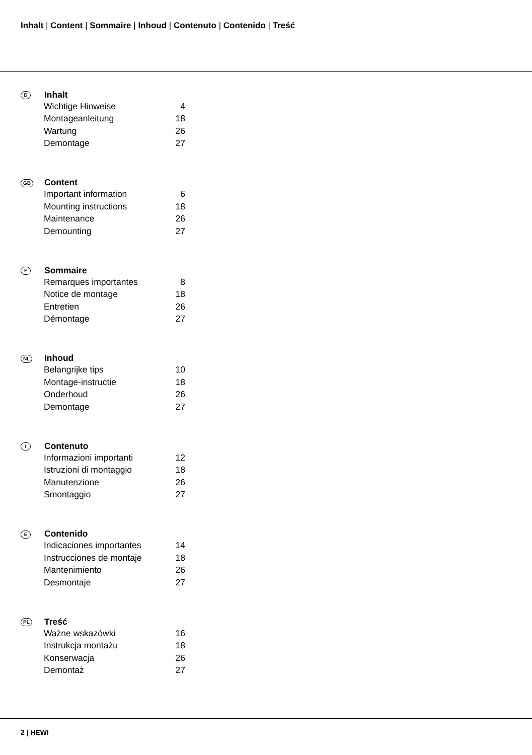Inhalt | Content | Sommaire | Inhoud | Contenuto | Contenido | Treść
| D | Inhalt | |
| | Wichtige Hinweise | 4 |
| | Montageanleitung | 18 |
| | Wartung | 26 |
| | Demontage | 27 |
| GB | Content | |
| | Important information | 6 |
| | Mounting instructions | 18 |
| | Maintenance | 26 |
| | Demounting | 27 |
| F | Sommaire | |
| | Remarques importantes | 8 |
| | Notice de montage | 18 |
| | Entretien | 26 |
| | Démontage | 27 |
| NL | Inhoud | |
| | Belangrijke tips | 10 |
| | Montage-instructie | 18 |
| | Onderhoud | 26 |
| | Demontage | 27 |
| I | Contenuto | |
| | Informazioni importanti | 12 |
| | Istruzioni di montaggio | 18 |
| | Manutenzione | 26 |
| | Smontaggio | 27 |
| E | Contenido | |
| | Indicaciones importantes | 14 |
| | Instrucciones de montaje | 18 |
| | Mantenimiento | 26 |
| | Desmontaje | 27 |
| PL | Treść | |
| | Ważne wskazówki | 16 |
| | Instrukcja montażu | 18 |
| | Konserwacja | 26 |
| | Demontaż | 27 |
2 | HEWI